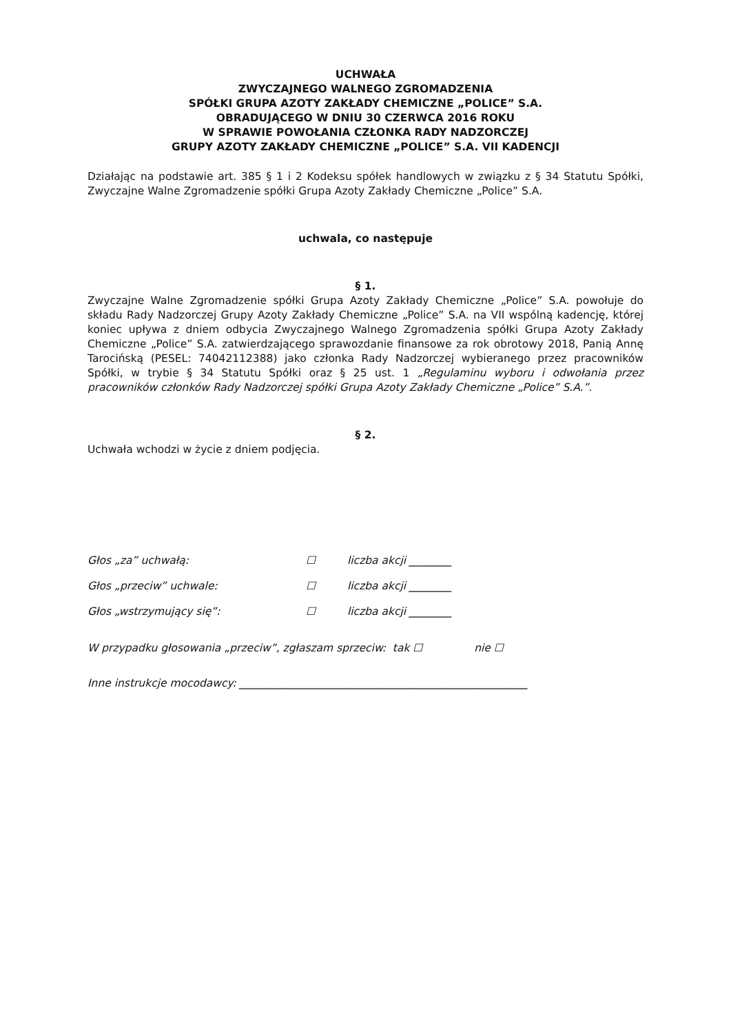UCHWAŁA
ZWYCZAJNEGO WALNEGO ZGROMADZENIA
SPÓŁKI GRUPA AZOTY ZAKŁADY CHEMICZNE „POLICE” S.A.
OBRADUJĄCEGO W DNIU 30 CZERWCA 2016 ROKU
W SPRAWIE POWOŁANIA CZŁONKA RADY NADZORCZEJ
GRUPY AZOTY ZAKŁADY CHEMICZNE „POLICE” S.A. VII KADENCJI
Działając na podstawie art. 385 § 1 i 2 Kodeksu spółek handlowych w związku z § 34 Statutu Spółki, Zwyczajne Walne Zgromadzenie spółki Grupa Azoty Zakłady Chemiczne „Police” S.A.
uchwala, co następuje
§ 1.
Zwyczajne Walne Zgromadzenie spółki Grupa Azoty Zakłady Chemiczne „Police” S.A. powołuje do składu Rady Nadzorczej Grupy Azoty Zakłady Chemiczne „Police” S.A. na VII wspólną kadencję, której koniec upływa z dniem odbycia Zwyczajnego Walnego Zgromadzenia spółki Grupa Azoty Zakłady Chemiczne „Police” S.A. zatwierdzającego sprawozdanie finansowe za rok obrotowy 2018, Panią Annę Tarocińską (PESEL: 74042112388) jako członka Rady Nadzorczej wybieranego przez pracowników Spółki, w trybie § 34 Statutu Spółki oraz § 25 ust. 1 „Regulaminu wyboru i odwołania przez pracowników członków Rady Nadzorczej spółki Grupa Azoty Zakłady Chemiczne „Police” S.A.”.
§ 2.
Uchwała wchodzi w życie z dniem podjęcia.
Głos „za” uchwałą: ☐ liczba akcji ________
Głos „przeciw” uchwale: ☐ liczba akcji ________
Głos „wstrzymujący się”: ☐ liczba akcji ________
W przypadku głosowania „przeciw”, zgłaszam sprzeciw: tak ☐ nie ☐
Inne instrukcje mocodawcy: ______________________________________________________